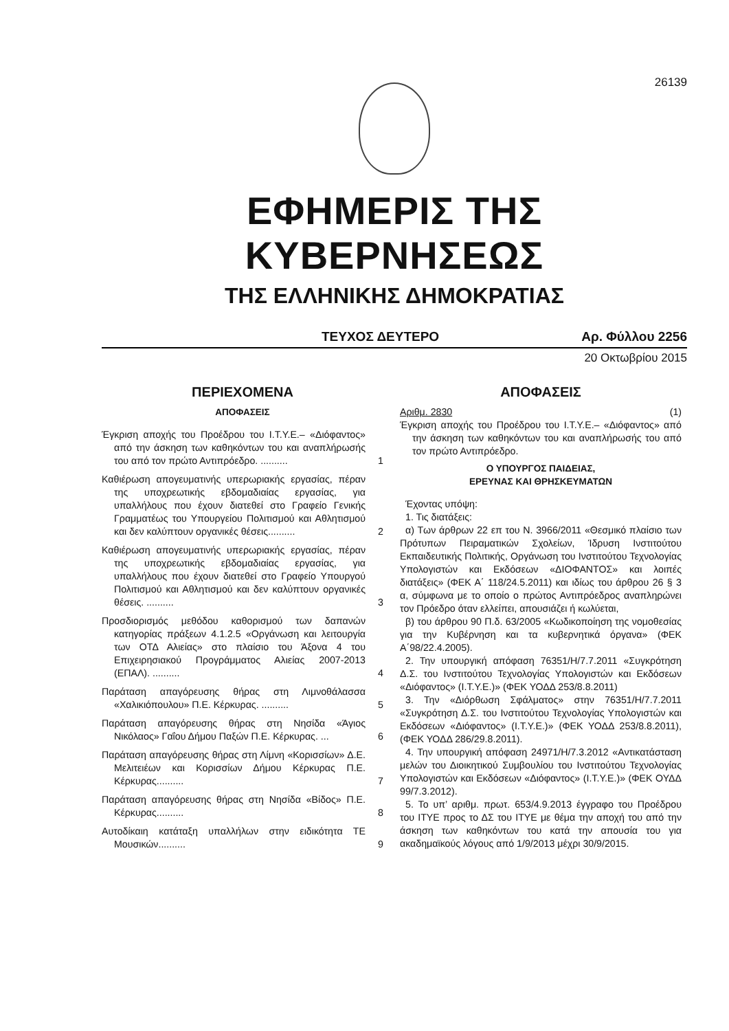26139
ΕΦΗΜΕΡΙΣ ΤΗΣ ΚΥΒΕΡΝΗΣΕΩΣ
ΤΗΣ ΕΛΛΗΝΙΚΗΣ ΔΗΜΟΚΡΑΤΙΑΣ
ΤΕΥΧΟΣ ΔΕΥΤΕΡΟ Αρ. Φύλλου 2256
20 Οκτωβρίου 2015
ΠΕΡΙΕΧΟΜΕΝΑ
ΑΠΟΦΑΣΕΙΣ
Έγκριση αποχής του Προέδρου του Ι.Τ.Υ.Ε.– «Διόφαντος» από την άσκηση των καθηκόντων του και αναπλήρωσής του από τον πρώτο Αντιπρόεδρο. ..........
1
Καθιέρωση απογευματινής υπερωριακής εργασίας, πέραν της υποχρεωτικής εβδομαδιαίας εργασίας, για υπαλλήλους που έχουν διατεθεί στο Γραφείο Γενικής Γραμματέως του Υπουργείου Πολιτισμού και Αθλητισμού και δεν καλύπτουν οργανικές θέσεις..........
2
Καθιέρωση απογευματινής υπερωριακής εργασίας, πέραν της υποχρεωτικής εβδομαδιαίας εργασίας, για υπαλλήλους που έχουν διατεθεί στο Γραφείο Υπουργού Πολιτισμού και Αθλητισμού και δεν καλύπτουν οργανικές θέσεις. ..........
3
Προσδιορισμός μεθόδου καθορισμού των δαπανών κατηγορίας πράξεων 4.1.2.5 «Οργάνωση και λειτουργία των ΟΤΔ Αλιείας» στο πλαίσιο του Άξονα 4 του Επιχειρησιακού Προγράμματος Αλιείας 2007-2013 (ΕΠΑΛ). ..........
4
Παράταση απαγόρευσης θήρας στη Λιμνοθάλασσα «Χαλικιόπουλου» Π.Ε. Κέρκυρας. ..........
5
Παράταση απαγόρευσης θήρας στη Νησίδα «Άγιος Νικόλαος» Γαΐου Δήμου Παξών Π.Ε. Κέρκυρας. ...
6
Παράταση απαγόρευσης θήρας στη Λίμνη «Κορισσίων» Δ.Ε. Μελιτειέων και Κορισσίων Δήμου Κέρκυρας Π.Ε. Κέρκυρας..........
7
Παράταση απαγόρευσης θήρας στη Νησίδα «Βίδος» Π.Ε. Κέρκυρας..........
8
Αυτοδίκαιη κατάταξη υπαλλήλων στην ειδικότητα ΤΕ Μουσικών..........
9
ΑΠΟΦΑΣΕΙΣ
Αριθμ. 2830 (1)
Έγκριση αποχής του Προέδρου του Ι.Τ.Υ.Ε.– «Διόφαντος» από την άσκηση των καθηκόντων του και αναπλήρωσής του από τον πρώτο Αντιπρόεδρο.
Ο ΥΠΟΥΡΓΟΣ ΠΑΙΔΕΙΑΣ,
ΕΡΕΥΝΑΣ ΚΑΙ ΘΡΗΣΚΕΥΜΑΤΩΝ
Έχοντας υπόψη:
1. Τις διατάξεις:
α) Των άρθρων 22 επ του Ν. 3966/2011 «Θεσμικό πλαίσιο των Πρότυπων Πειραματικών Σχολείων, Ίδρυση Ινστιτούτου Εκπαιδευτικής Πολιτικής, Οργάνωση του Ινστιτούτου Τεχνολογίας Υπολογιστών και Εκδόσεων «ΔΙΟΦΑΝΤΟΣ» και λοιπές διατάξεις» (ΦΕΚ Α΄ 118/24.5.2011) και ιδίως του άρθρου 26 § 3 α, σύμφωνα με το οποίο ο πρώτος Αντιπρόεδρος αναπληρώνει τον Πρόεδρο όταν ελλείπει, απουσιάζει ή κωλύεται,
β) του άρθρου 90 Π.δ. 63/2005 «Κωδικοποίηση της νομοθεσίας για την Κυβέρνηση και τα κυβερνητικά όργανα» (ΦΕΚ Α΄98/22.4.2005).
2. Την υπουργική απόφαση 76351/Η/7.7.2011 «Συγκρότηση Δ.Σ. του Ινστιτούτου Τεχνολογίας Υπολογιστών και Εκδόσεων «Διόφαντος» (Ι.Τ.Υ.Ε.)» (ΦΕΚ ΥΟΔΔ 253/8.8.2011)
3. Την «Διόρθωση Σφάλματος» στην 76351/Η/7.7.2011 «Συγκρότηση Δ.Σ. του Ινστιτούτου Τεχνολογίας Υπολογιστών και Εκδόσεων «Διόφαντος» (Ι.Τ.Υ.Ε.)» (ΦΕΚ ΥΟΔΔ 253/8.8.2011), (ΦΕΚ ΥΟΔΔ 286/29.8.2011).
4. Την υπουργική απόφαση 24971/Η/7.3.2012 «Αντικατάσταση μελών του Διοικητικού Συμβουλίου του Ινστιτούτου Τεχνολογίας Υπολογιστών και Εκδόσεων «Διόφαντος» (Ι.Τ.Υ.Ε.)» (ΦΕΚ ΟΥΔΔ 99/7.3.2012).
5. Το υπ’ αριθμ. πρωτ. 653/4.9.2013 έγγραφο του Προέδρου του ΙΤΥΕ προς το ΔΣ του ΙΤΥΕ με θέμα την αποχή του από την άσκηση των καθηκόντων του κατά την απουσία του για ακαδημαϊκούς λόγους από 1/9/2013 μέχρι 30/9/2015.